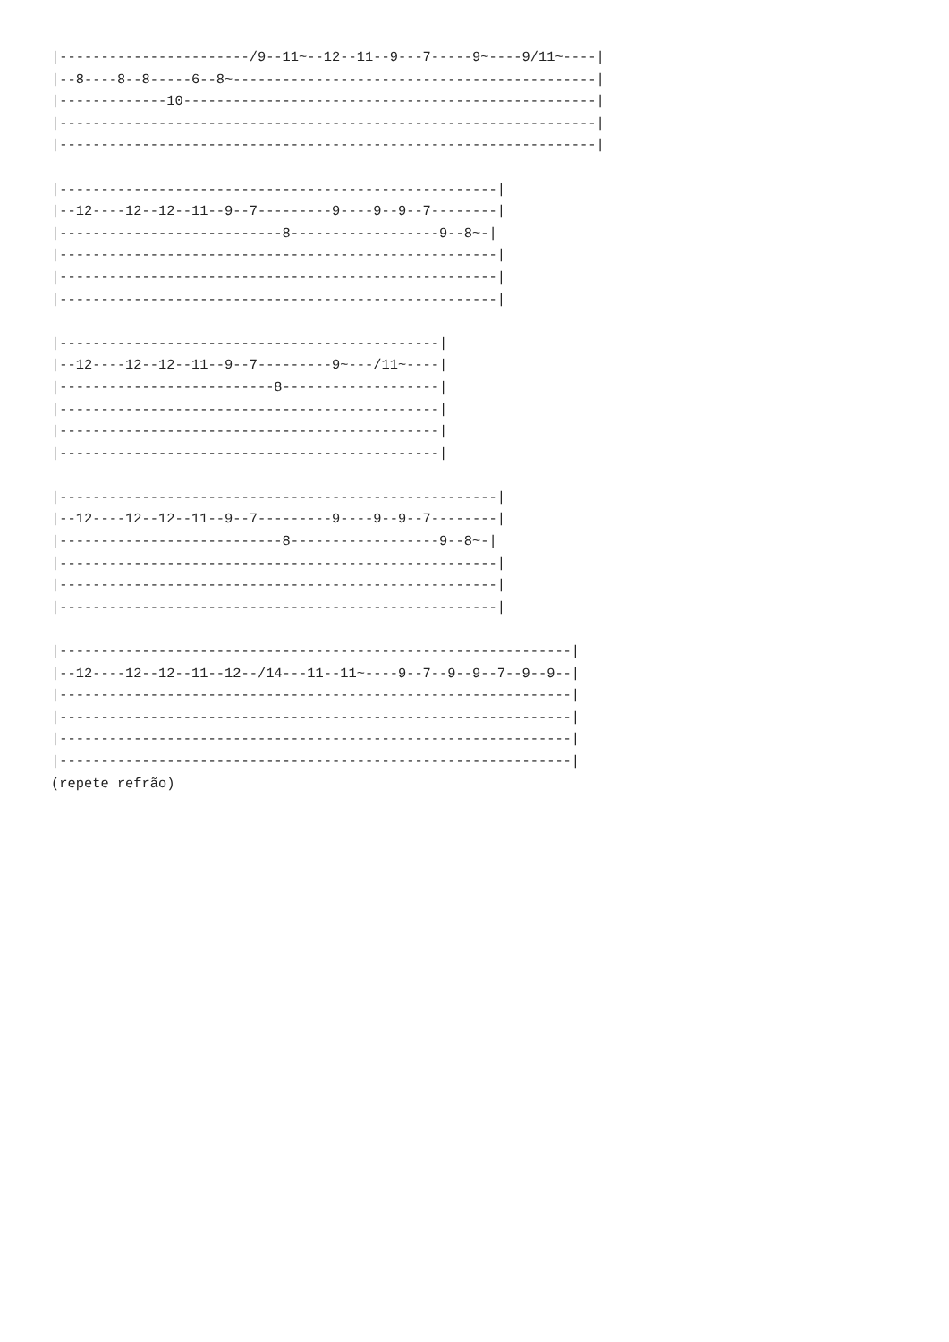|-----------------------/9--11~--12--11--9---7-----9~----9/11~----|
|--8----8--8-----6--8~--------------------------------------------|
|-------------10--------------------------------------------------|
|-----------------------------------------------------------------|
|-----------------------------------------------------------------|

|-----------------------------------------------------|
|--12----12--12--11--9--7---------9----9--9--7--------|
|---------------------------8------------------9--8~-|
|-----------------------------------------------------|
|-----------------------------------------------------|
|-----------------------------------------------------|

|----------------------------------------------|
|--12----12--12--11--9--7---------9~---/11~----|
|--------------------------8-------------------|
|----------------------------------------------|
|----------------------------------------------|
|----------------------------------------------|

|-----------------------------------------------------|
|--12----12--12--11--9--7---------9----9--9--7--------|
|---------------------------8------------------9--8~-|
|-----------------------------------------------------|
|-----------------------------------------------------|
|-----------------------------------------------------|

|--------------------------------------------------------------|
|--12----12--12--11--12--/14---11--11~----9--7--9--9--7--9--9--|
|--------------------------------------------------------------|
|--------------------------------------------------------------|
|--------------------------------------------------------------|
|--------------------------------------------------------------|
(repete refrão)